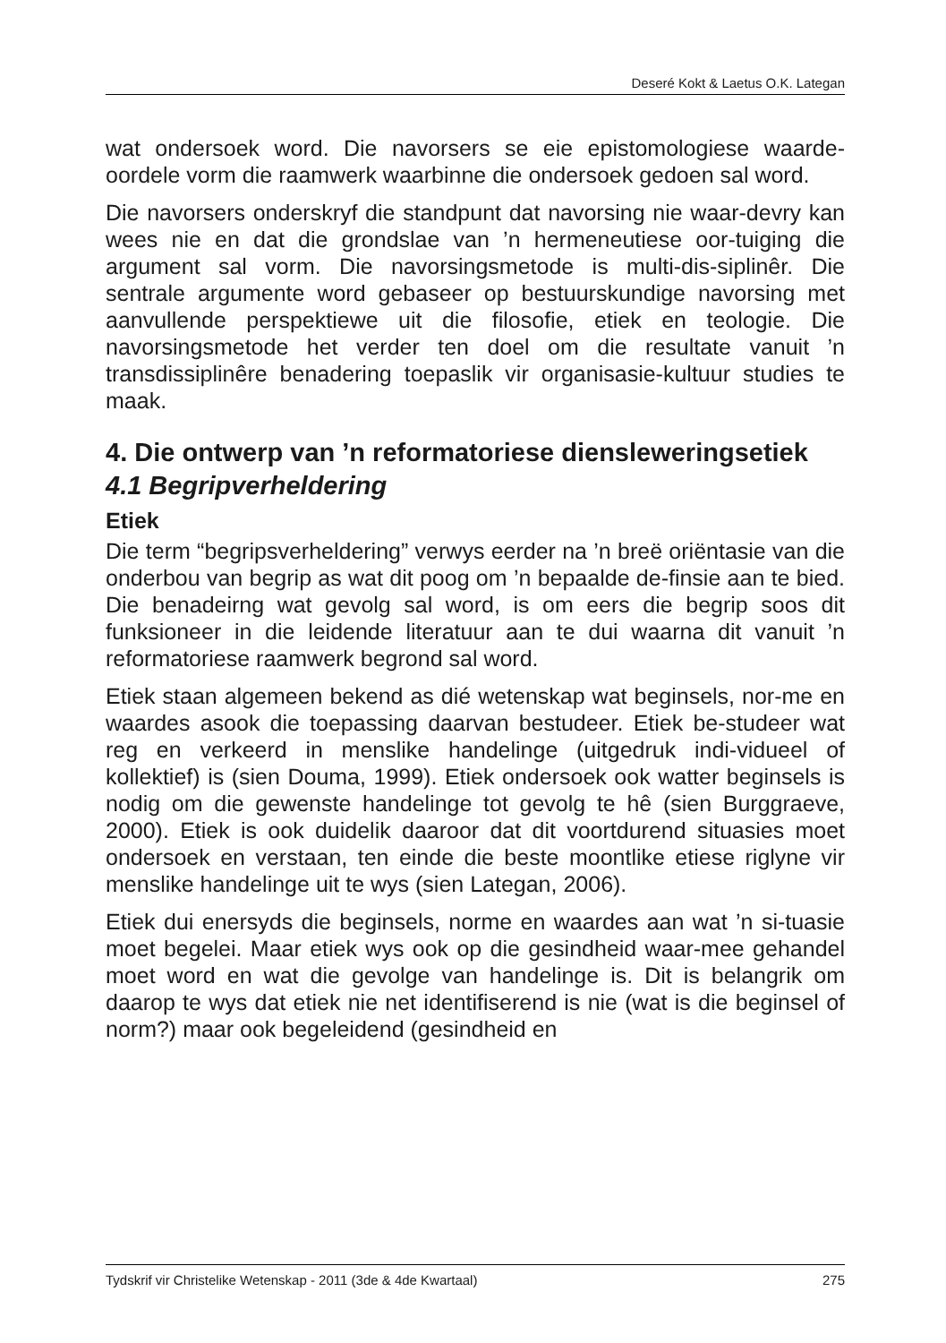Deseré Kokt & Laetus O.K. Lategan
wat ondersoek word. Die navorsers se eie epistomologiese waarde-oordele vorm die raamwerk waarbinne die ondersoek gedoen sal word.
Die navorsers onderskryf die standpunt dat navorsing nie waar-devry kan wees nie en dat die grondslae van ’n hermeneutiese oor-tuiging die argument sal vorm. Die navorsingsmetode is multi-dis-siplinêr. Die sentrale argumente word gebaseer op bestuurskundige navorsing met aanvullende perspektiewe uit die filosofie, etiek en teologie. Die navorsingsmetode het verder ten doel om die resultate vanuit ’n transdissiplinêre benadering toepaslik vir organisasie-kultuur studies te maak.
4. Die ontwerp van ’n reformatoriese diensleweringsetiek
4.1 Begripverheldering
Etiek
Die term “begripsverheldering” verwys eerder na ’n breë oriëntasie van die onderbou van begrip as wat dit poog om ’n bepaalde de-finsie aan te bied. Die benadeirng wat gevolg sal word, is om eers die begrip soos dit funksioneer in die leidende literatuur aan te dui waarna dit vanuit ’n reformatoriese raamwerk begrond sal word.
Etiek staan algemeen bekend as dié wetenskap wat beginsels, nor-me en waardes asook die toepassing daarvan bestudeer. Etiek be-studeer wat reg en verkeerd in menslike handelinge (uitgedruk indi-vidueel of kollektief) is (sien Douma, 1999). Etiek ondersoek ook watter beginsels is nodig om die gewenste handelinge tot gevolg te hê (sien Burggraeve, 2000). Etiek is ook duidelik daaroor dat dit voortdurend situasies moet ondersoek en verstaan, ten einde die beste moontlike etiese riglyne vir menslike handelinge uit te wys (sien Lategan, 2006).
Etiek dui enersyds die beginsels, norme en waardes aan wat ’n si-tuasie moet begelei. Maar etiek wys ook op die gesindheid waar-mee gehandel moet word en wat die gevolge van handelinge is. Dit is belangrik om daarop te wys dat etiek nie net identifiserend is nie (wat is die beginsel of norm?) maar ook begeleidend (gesindheid en
Tydskrif vir Christelike Wetenskap - 2011 (3de & 4de Kwartaal) 275